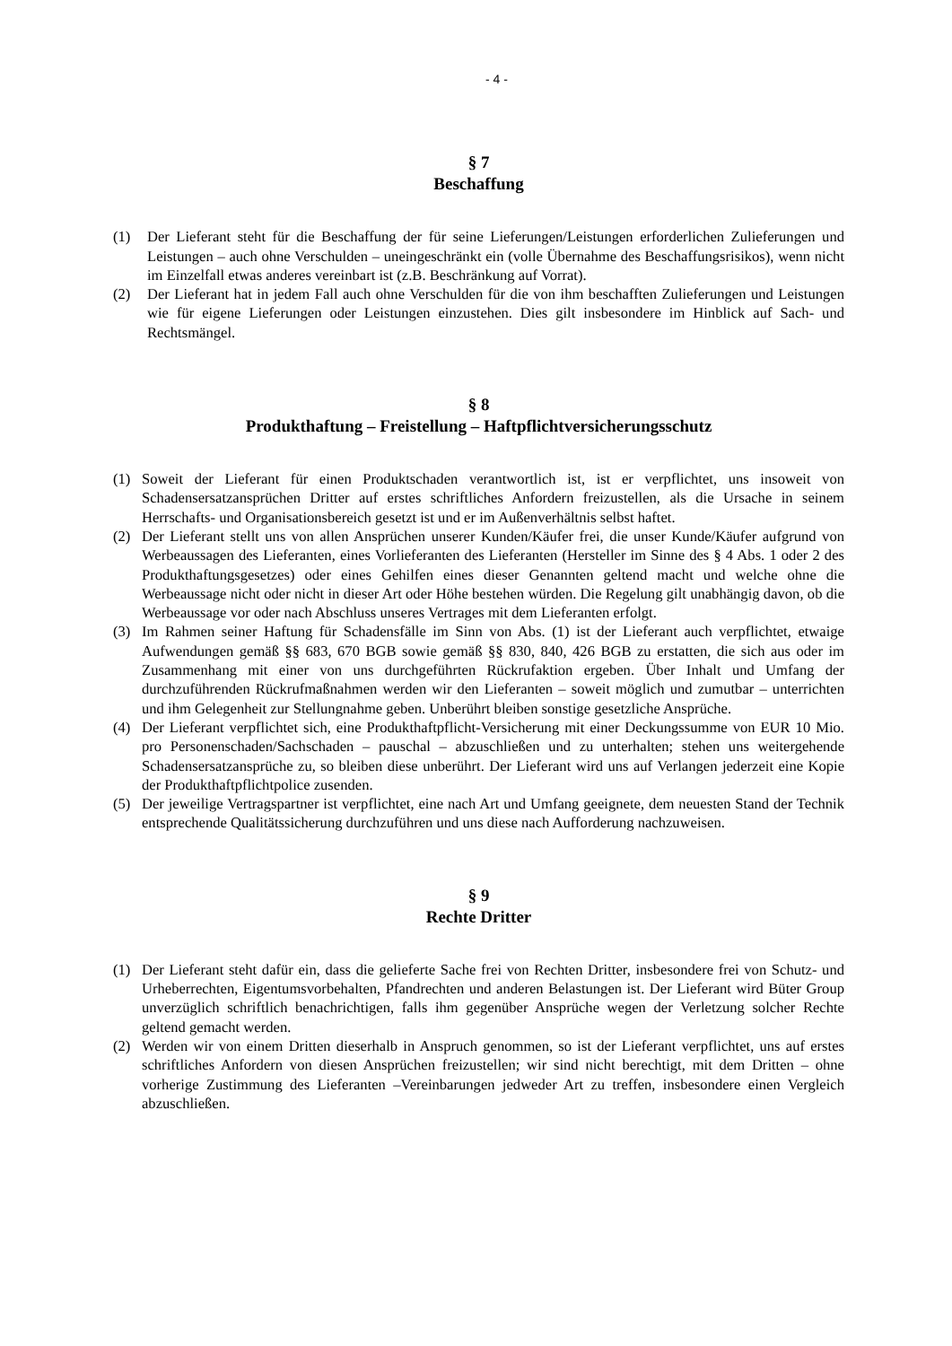- 4 -
§ 7
Beschaffung
(1) Der Lieferant steht für die Beschaffung der für seine Lieferungen/Leistungen erforderlichen Zulieferungen und Leistungen – auch ohne Verschulden – uneingeschränkt ein (volle Übernahme des Beschaffungsrisikos), wenn nicht im Einzelfall etwas anderes vereinbart ist (z.B. Beschränkung auf Vorrat).
(2) Der Lieferant hat in jedem Fall auch ohne Verschulden für die von ihm beschafften Zulieferungen und Leistungen wie für eigene Lieferungen oder Leistungen einzustehen. Dies gilt insbesondere im Hinblick auf Sach- und Rechtsmängel.
§ 8
Produkthaftung – Freistellung – Haftpflichtversicherungsschutz
(1) Soweit der Lieferant für einen Produktschaden verantwortlich ist, ist er verpflichtet, uns insoweit von Schadensersatzansprüchen Dritter auf erstes schriftliches Anfordern freizustellen, als die Ursache in seinem Herrschafts- und Organisationsbereich gesetzt ist und er im Außenverhältnis selbst haftet.
(2) Der Lieferant stellt uns von allen Ansprüchen unserer Kunden/Käufer frei, die unser Kunde/Käufer aufgrund von Werbeaussagen des Lieferanten, eines Vorlieferanten des Lieferanten (Hersteller im Sinne des § 4 Abs. 1 oder 2 des Produkthaftungsgesetzes) oder eines Gehilfen eines dieser Genannten geltend macht und welche ohne die Werbeaussage nicht oder nicht in dieser Art oder Höhe bestehen würden. Die Regelung gilt unabhängig davon, ob die Werbeaussage vor oder nach Abschluss unseres Vertrages mit dem Lieferanten erfolgt.
(3) Im Rahmen seiner Haftung für Schadensfälle im Sinn von Abs. (1) ist der Lieferant auch verpflichtet, etwaige Aufwendungen gemäß §§ 683, 670 BGB sowie gemäß §§ 830, 840, 426 BGB zu erstatten, die sich aus oder im Zusammenhang mit einer von uns durchgeführten Rückrufaktion ergeben. Über Inhalt und Umfang der durchzuführenden Rückrufmaßnahmen werden wir den Lieferanten – soweit möglich und zumutbar – unterrichten und ihm Gelegenheit zur Stellungnahme geben. Unberührt bleiben sonstige gesetzliche Ansprüche.
(4) Der Lieferant verpflichtet sich, eine Produkthaftpflicht-Versicherung mit einer Deckungssumme von EUR 10 Mio. pro Personenschaden/Sachschaden – pauschal – abzuschließen und zu unterhalten; stehen uns weitergehende Schadensersatzansprüche zu, so bleiben diese unberührt. Der Lieferant wird uns auf Verlangen jederzeit eine Kopie der Produkthaftpflichtpolice zusenden.
(5) Der jeweilige Vertragspartner ist verpflichtet, eine nach Art und Umfang geeignete, dem neuesten Stand der Technik entsprechende Qualitätssicherung durchzuführen und uns diese nach Aufforderung nachzuweisen.
§ 9
Rechte Dritter
(1) Der Lieferant steht dafür ein, dass die gelieferte Sache frei von Rechten Dritter, insbesondere frei von Schutz- und Urheberrechten, Eigentumsvorbehalten, Pfandrechten und anderen Belastungen ist. Der Lieferant wird Büter Group unverzüglich schriftlich benachrichtigen, falls ihm gegenüber Ansprüche wegen der Verletzung solcher Rechte geltend gemacht werden.
(2) Werden wir von einem Dritten dieserhalb in Anspruch genommen, so ist der Lieferant verpflichtet, uns auf erstes schriftliches Anfordern von diesen Ansprüchen freizustellen; wir sind nicht berechtigt, mit dem Dritten – ohne vorherige Zustimmung des Lieferanten –Vereinbarungen jedweder Art zu treffen, insbesondere einen Vergleich abzuschließen.